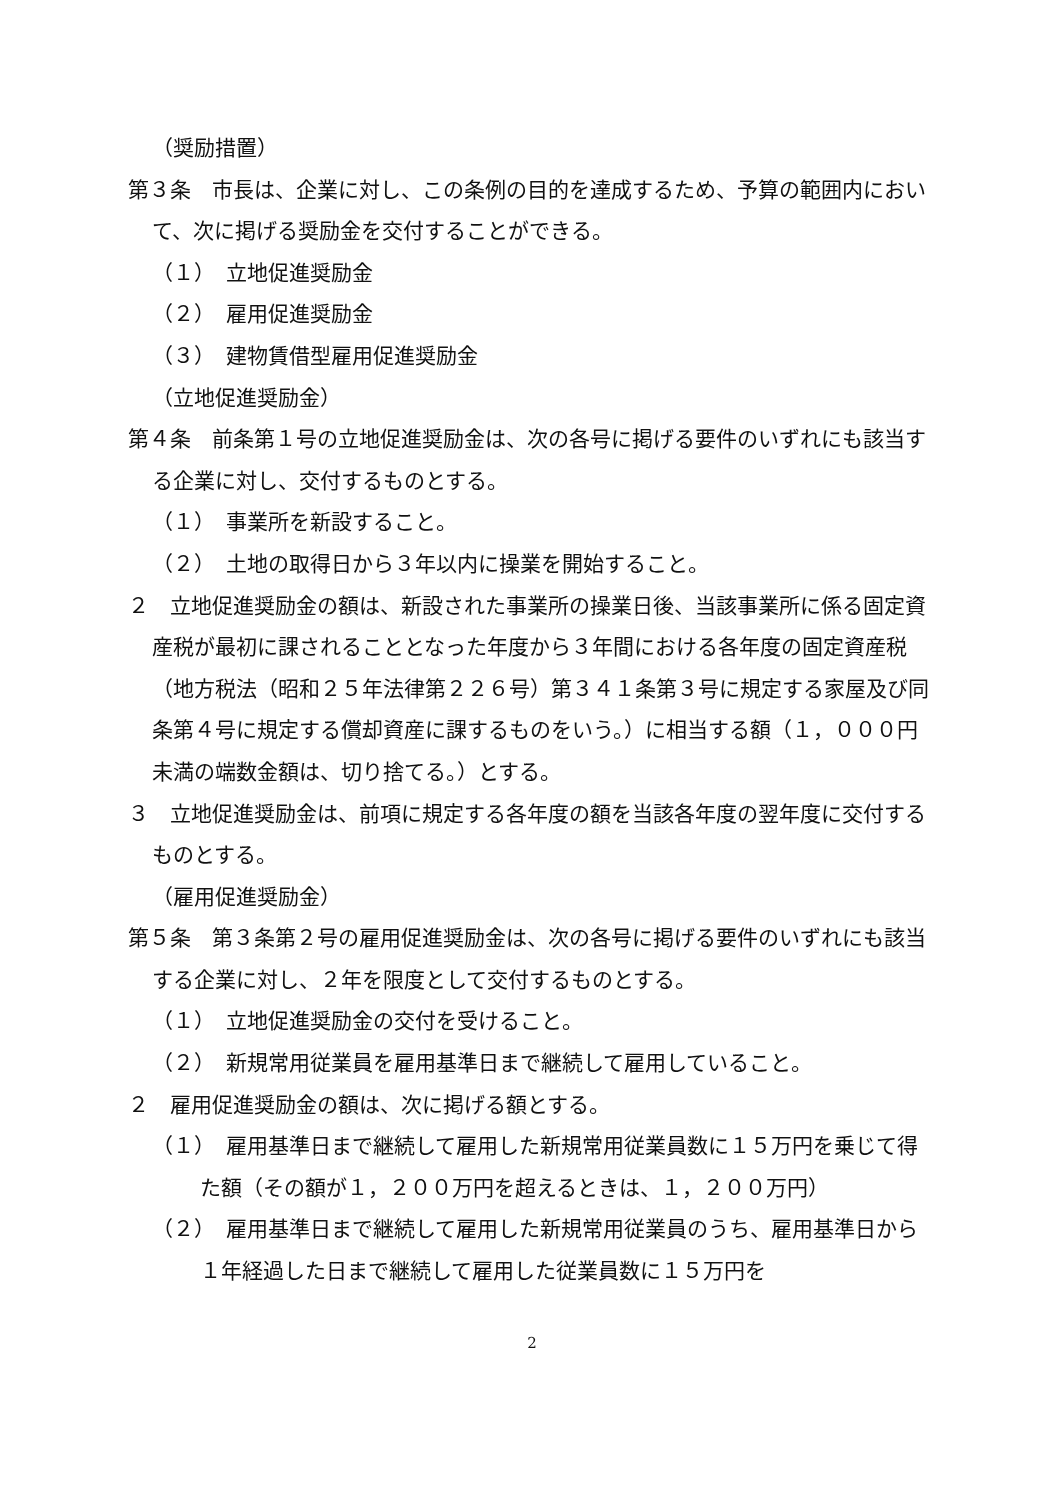（奨励措置）
第３条　市長は、企業に対し、この条例の目的を達成するため、予算の範囲内において、次に掲げる奨励金を交付することができる。
（１）　立地促進奨励金
（２）　雇用促進奨励金
（３）　建物賃借型雇用促進奨励金
（立地促進奨励金）
第４条　前条第１号の立地促進奨励金は、次の各号に掲げる要件のいずれにも該当する企業に対し、交付するものとする。
（１）　事業所を新設すること。
（２）　土地の取得日から３年以内に操業を開始すること。
２　立地促進奨励金の額は、新設された事業所の操業日後、当該事業所に係る固定資産税が最初に課されることとなった年度から３年間における各年度の固定資産税（地方税法（昭和２５年法律第２２６号）第３４１条第３号に規定する家屋及び同条第４号に規定する償却資産に課するものをいう。）に相当する額（１，０００円未満の端数金額は、切り捨てる。）とする。
３　立地促進奨励金は、前項に規定する各年度の額を当該各年度の翌年度に交付するものとする。
（雇用促進奨励金）
第５条　第３条第２号の雇用促進奨励金は、次の各号に掲げる要件のいずれにも該当する企業に対し、２年を限度として交付するものとする。
（１）　立地促進奨励金の交付を受けること。
（２）　新規常用従業員を雇用基準日まで継続して雇用していること。
２　雇用促進奨励金の額は、次に掲げる額とする。
（１）　雇用基準日まで継続して雇用した新規常用従業員数に１５万円を乗じて得た額（その額が１，２００万円を超えるときは、１，２００万円）
（２）　雇用基準日まで継続して雇用した新規常用従業員のうち、雇用基準日から１年経過した日まで継続して雇用した従業員数に１５万円を
2